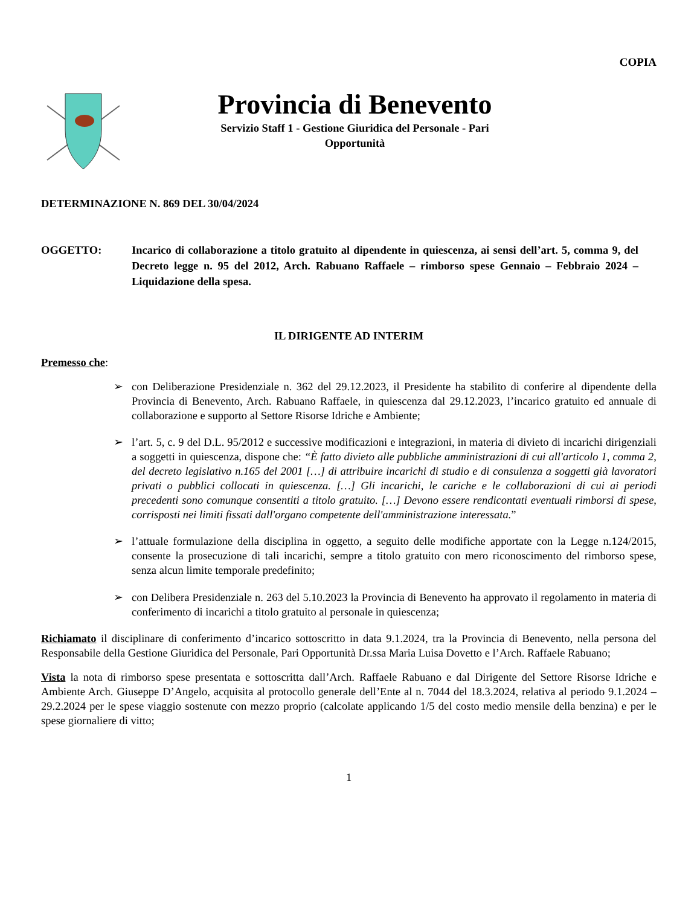COPIA
Provincia di Benevento
Servizio Staff 1 - Gestione Giuridica del Personale - Pari
Opportunità
DETERMINAZIONE N. 869 DEL 30/04/2024
OGGETTO: Incarico di collaborazione a titolo gratuito al dipendente in quiescenza, ai sensi dell’art. 5, comma 9, del Decreto legge n. 95 del 2012, Arch. Rabuano Raffaele – rimborso spese Gennaio – Febbraio 2024 – Liquidazione della spesa.
IL DIRIGENTE AD INTERIM
Premesso che:
➢ con Deliberazione Presidenziale n. 362 del 29.12.2023, il Presidente ha stabilito di conferire al dipendente della Provincia di Benevento, Arch. Rabuano Raffaele, in quiescenza dal 29.12.2023, l’incarico gratuito ed annuale di collaborazione e supporto al Settore Risorse Idriche e Ambiente;
➢ l’art. 5, c. 9 del D.L. 95/2012 e successive modificazioni e integrazioni, in materia di divieto di incarichi dirigenziali a soggetti in quiescenza, dispone che: “È fatto divieto alle pubbliche amministrazioni di cui all'articolo 1, comma 2, del decreto legislativo n.165 del 2001 […] di attribuire incarichi di studio e di consulenza a soggetti già lavoratori privati o pubblici collocati in quiescenza. […] Gli incarichi, le cariche e le collaborazioni di cui ai periodi precedenti sono comunque consentiti a titolo gratuito. […] Devono essere rendicontati eventuali rimborsi di spese, corrisposti nei limiti fissati dall'organo competente dell'amministrazione interessata.”
➢ l’attuale formulazione della disciplina in oggetto, a seguito delle modifiche apportate con la Legge n.124/2015, consente la prosecuzione di tali incarichi, sempre a titolo gratuito con mero riconoscimento del rimborso spese, senza alcun limite temporale predefinito;
➢ con Delibera Presidenziale n. 263 del 5.10.2023 la Provincia di Benevento ha approvato il regolamento in materia di conferimento di incarichi a titolo gratuito al personale in quiescenza;
Richiamato il disciplinare di conferimento d’incarico sottoscritto in data 9.1.2024, tra la Provincia di Benevento, nella persona del Responsabile della Gestione Giuridica del Personale, Pari Opportunità Dr.ssa Maria Luisa Dovetto e l’Arch. Raffaele Rabuano;
Vista la nota di rimborso spese presentata e sottoscritta dall’Arch. Raffaele Rabuano e dal Dirigente del Settore Risorse Idriche e Ambiente Arch. Giuseppe D’Angelo, acquisita al protocollo generale dell’Ente al n. 7044 del 18.3.2024, relativa al periodo 9.1.2024 – 29.2.2024 per le spese viaggio sostenute con mezzo proprio (calcolate applicando 1/5 del costo medio mensile della benzina) e per le spese giornaliere di vitto;
1